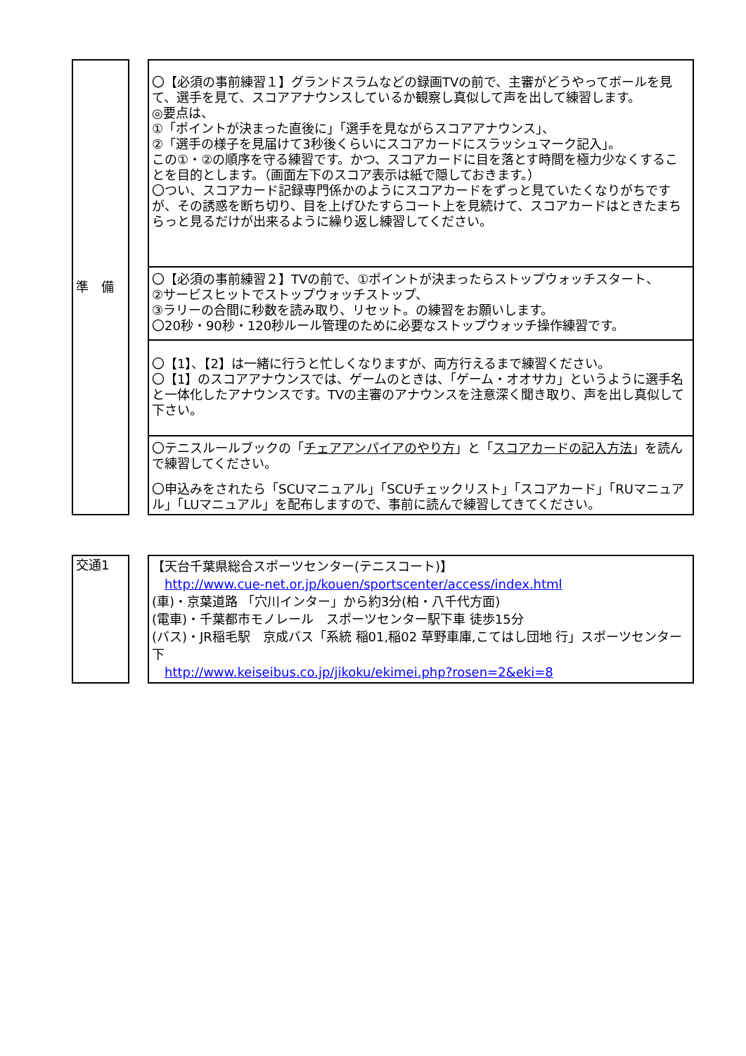| 準 備 | | 〇【必須の事前練習１】グランドスラムなどの録画TVの前で、主審がどうやってボールを見て、選手を見て、スコアアナウンスしているか観察し真似して声を出して練習します。 ◎要点は、 ①「ポイントが決まった直後に」「選手を見ながらスコアアナウンス」、 ②「選手の様子を見届けて3秒後くらいにスコアカードにスラッシュマーク記入」。 この①・②の順序を守る練習です。かつ、スコアカードに目を落とす時間を極力少なくすることを目的とします。（画面左下のスコア表示は紙で隠しておきます。） 〇つい、スコアカード記録専門係かのようにスコアカードをずっと見ていたくなりがちですが、その誘惑を断ち切り、目を上げひたすらコート上を見続けて、スコアカードはときたまちらっと見るだけが出来るように繰り返し練習してください。 |
| | | 〇【必須の事前練習２】TVの前で、①ポイントが決まったらストップウォッチスタート、 ②サービスヒットでストップウォッチストップ、 ③ラリーの合間に秒数を読み取り、リセット。の練習をお願いします。 〇20秒・90秒・120秒ルール管理のために必要なストップウォッチ操作練習です。 |
| | | 〇【1】、【2】は一緒に行うと忙しくなりますが、両方行えるまで練習ください。 〇【1】のスコアアナウンスでは、ゲームのときは、「ゲーム・オオサカ」というように選手名と一体化したアナウンスです。TVの主審のアナウンスを注意深く聞き取り、声を出し真似して下さい。 |
| | | 〇テニスルールブックの「 チェアアンパイアのやり方 」と「 スコアカードの記入方法 」を読んで練習してください。 〇申込みをされたら「SCUマニュアル」「SCUチェックリスト」「スコアカード」「RUマニュアル」「LUマニュアル」を配布しますので、事前に読んで練習してきてください。 |
| 交通1 | | 【天台千葉県総合スポーツセンター(テニスコート)】 http://www.cue-net.or.jp/kouen/sportscenter/access/index.html (車)・京葉道路 「穴川インター」から約3分(柏・八千代方面) (電車)・千葉都市モノレール スポーツセンター駅下車 徒歩15分 (バス)・JR稲毛駅 京成バス「系統 稲01,稲02 草野車庫,こてはし団地 行」スポーツセンター下 http://www.keiseibus.co.jp/jikoku/ekimei.php?rosen=2&eki=8 |